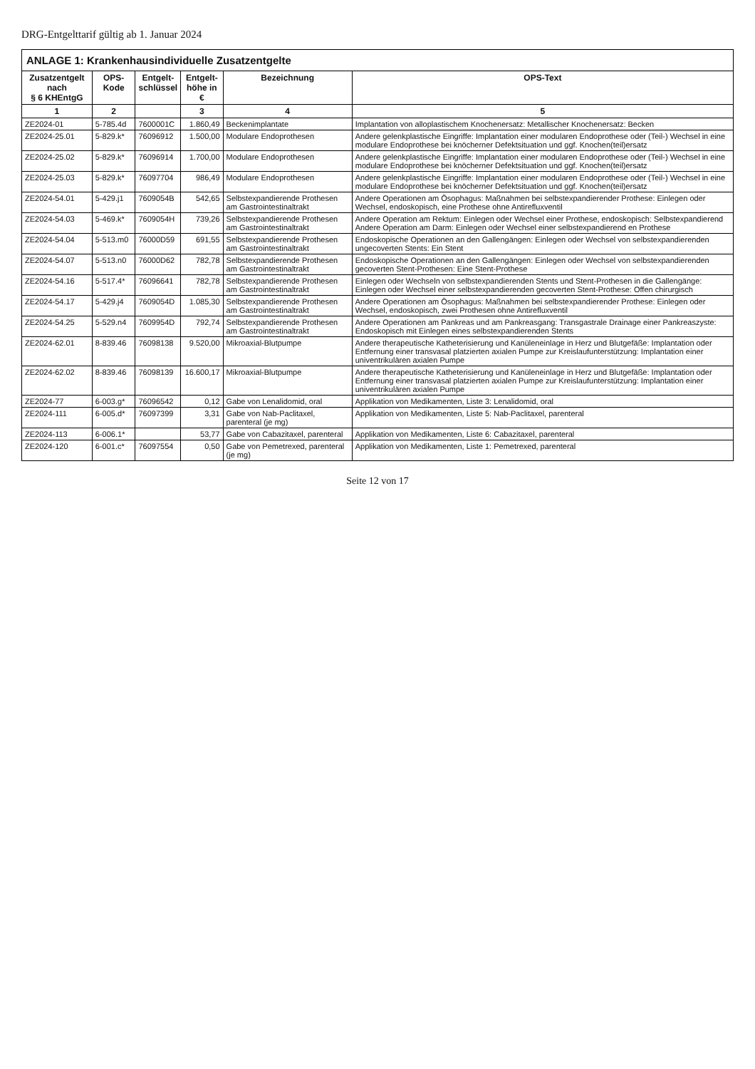DRG-Entgelttarif gültig ab 1. Januar 2024
| ANLAGE 1: Krankenhausindividuelle Zusatzentgelte | | | | | |
| --- | --- | --- | --- | --- | --- |
| Zusatzentgelt nach § 6 KHEntgG | OPS-Kode | Entgelt- schlüssel | Entgelt- höhe in € | Bezeichnung | OPS-Text |
| 1 | 2 | | 3 | 4 | 5 |
| ZE2024-01 | 5-785.4d | 7600001C | 1.860,49 | Beckenimplantate | Implantation von alloplastischem Knochenersatz: Metallischer Knochenersatz: Becken |
| ZE2024-25.01 | 5-829.k* | 76096912 | 1.500,00 | Modulare Endoprothesen | Andere gelenkplastische Eingriffe: Implantation einer modularen Endoprothese oder (Teil-) Wechsel in eine modulare Endoprothese bei knöcherner Defektsituation und ggf. Knochen(teil)ersatz |
| ZE2024-25.02 | 5-829.k* | 76096914 | 1.700,00 | Modulare Endoprothesen | Andere gelenkplastische Eingriffe: Implantation einer modularen Endoprothese oder (Teil-) Wechsel in eine modulare Endoprothese bei knöcherner Defektsituation und ggf. Knochen(teil)ersatz |
| ZE2024-25.03 | 5-829.k* | 76097704 | 986,49 | Modulare Endoprothesen | Andere gelenkplastische Eingriffe: Implantation einer modularen Endoprothese oder (Teil-) Wechsel in eine modulare Endoprothese bei knöcherner Defektsituation und ggf. Knochen(teil)ersatz |
| ZE2024-54.01 | 5-429.j1 | 7609054B | 542,65 | Selbstexpandierende Prothesen am Gastrointestinaltrakt | Andere Operationen am Ösophagus: Maßnahmen bei selbstexpandierender Prothese: Einlegen oder Wechsel, endoskopisch, eine Prothese ohne Antirefluxventil |
| ZE2024-54.03 | 5-469.k* | 7609054H | 739,26 | Selbstexpandierende Prothesen am Gastrointestinaltrakt | Andere Operation am Rektum: Einlegen oder Wechsel einer Prothese, endoskopisch: Selbstexpandierend Andere Operation am Darm: Einlegen oder Wechsel einer selbstexpandierend en Prothese |
| ZE2024-54.04 | 5-513.m0 | 76000D59 | 691,55 | Selbstexpandierende Prothesen am Gastrointestinaltrakt | Endoskopische Operationen an den Gallengängen: Einlegen oder Wechsel von selbstexpandierenden ungecoverten Stents: Ein Stent |
| ZE2024-54.07 | 5-513.n0 | 76000D62 | 782,78 | Selbstexpandierende Prothesen am Gastrointestinaltrakt | Endoskopische Operationen an den Gallengängen: Einlegen oder Wechsel von selbstexpandierenden gecoverten Stent-Prothesen: Eine Stent-Prothese |
| ZE2024-54.16 | 5-517.4* | 76096641 | 782,78 | Selbstexpandierende Prothesen am Gastrointestinaltrakt | Einlegen oder Wechseln von selbstexpandierenden Stents und Stent-Prothesen in die Gallengänge: Einlegen oder Wechsel einer selbstexpandierenden gecoverten Stent-Prothese: Offen chirurgisch |
| ZE2024-54.17 | 5-429.j4 | 7609054D | 1.085,30 | Selbstexpandierende Prothesen am Gastrointestinaltrakt | Andere Operationen am Ösophagus: Maßnahmen bei selbstexpandierender Prothese: Einlegen oder Wechsel, endoskopisch, zwei Prothesen ohne Antirefluxventil |
| ZE2024-54.25 | 5-529.n4 | 7609954D | 792,74 | Selbstexpandierende Prothesen am Gastrointestinaltrakt | Andere Operationen am Pankreas und am Pankreasgang: Transgastrale Drainage einer Pankreaszyste: Endoskopisch mit Einlegen eines selbstexpandierenden Stents |
| ZE2024-62.01 | 8-839.46 | 76098138 | 9.520,00 | Mikroaxial-Blutpumpe | Andere therapeutische Katheterisierung und Kanüleneinlage in Herz und Blutgefäße: Implantation oder Entfernung einer transvasal platzierten axialen Pumpe zur Kreislaufunterstützung: Implantation einer univentrikulären axialen Pumpe |
| ZE2024-62.02 | 8-839.46 | 76098139 | 16.600,17 | Mikroaxial-Blutpumpe | Andere therapeutische Katheterisierung und Kanüleneinlage in Herz und Blutgefäße: Implantation oder Entfernung einer transvasal platzierten axialen Pumpe zur Kreislaufunterstützung: Implantation einer univentrikulären axialen Pumpe |
| ZE2024-77 | 6-003.g* | 76096542 | 0,12 | Gabe von Lenalidomid, oral | Applikation von Medikamenten, Liste 3: Lenalidomid, oral |
| ZE2024-111 | 6-005.d* | 76097399 | 3,31 | Gabe von Nab-Paclitaxel, parenteral (je mg) | Applikation von Medikamenten, Liste 5: Nab-Paclitaxel, parenteral |
| ZE2024-113 | 6-006.1* | | 53,77 | Gabe von Cabazitaxel, parenteral | Applikation von Medikamenten, Liste 6: Cabazitaxel, parenteral |
| ZE2024-120 | 6-001.c* | 76097554 | 0,50 | Gabe von Pemetrexed, parenteral (je mg) | Applikation von Medikamenten, Liste 1: Pemetrexed, parenteral |
Seite 12 von 17